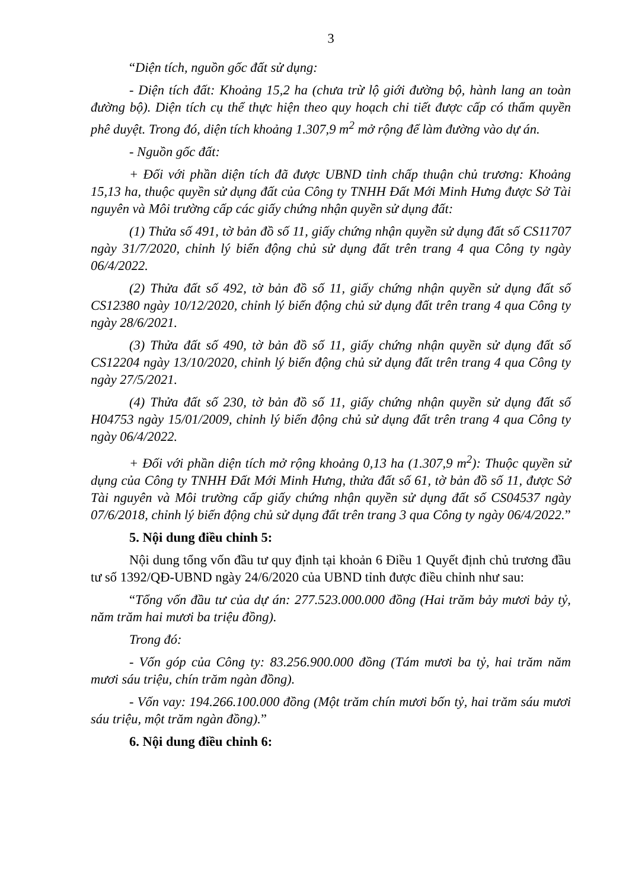3
“Diện tích, nguồn gốc đất sử dụng:
- Diện tích đất: Khoảng 15,2 ha (chưa trừ lộ giới đường bộ, hành lang an toàn đường bộ). Diện tích cụ thể thực hiện theo quy hoạch chi tiết được cấp có thẩm quyền phê duyệt. Trong đó, diện tích khoảng 1.307,9 m<sup>2</sup> mở rộng để làm đường vào dự án.
- Nguồn gốc đất:
+ Đối với phần diện tích đã được UBND tỉnh chấp thuận chủ trương: Khoảng 15,13 ha, thuộc quyền sử dụng đất của Công ty TNHH Đất Mới Minh Hưng được Sở Tài nguyên và Môi trường cấp các giấy chứng nhận quyền sử dụng đất:
(1) Thửa số 491, tờ bản đồ số 11, giấy chứng nhận quyền sử dụng đất số CS11707 ngày 31/7/2020, chỉnh lý biến động chủ sử dụng đất trên trang 4 qua Công ty ngày 06/4/2022.
(2) Thửa đất số 492, tờ bản đồ số 11, giấy chứng nhận quyền sử dụng đất số CS12380 ngày 10/12/2020, chỉnh lý biến động chủ sử dụng đất trên trang 4 qua Công ty ngày 28/6/2021.
(3) Thửa đất số 490, tờ bản đồ số 11, giấy chứng nhận quyền sử dụng đất số CS12204 ngày 13/10/2020, chỉnh lý biến động chủ sử dụng đất trên trang 4 qua Công ty ngày 27/5/2021.
(4) Thửa đất số 230, tờ bản đồ số 11, giấy chứng nhận quyền sử dụng đất số H04753 ngày 15/01/2009, chỉnh lý biến động chủ sử dụng đất trên trang 4 qua Công ty ngày 06/4/2022.
+ Đối với phần diện tích mở rộng khoảng 0,13 ha (1.307,9 m<sup>2</sup>): Thuộc quyền sử dụng của Công ty TNHH Đất Mới Minh Hưng, thửa đất số 61, tờ bản đồ số 11, được Sở Tài nguyên và Môi trường cấp giấy chứng nhận quyền sử dụng đất số CS04537 ngày 07/6/2018, chỉnh lý biến động chủ sử dụng đất trên trang 3 qua Công ty ngày 06/4/2022.”
5. Nội dung điều chỉnh 5:
Nội dung tổng vốn đầu tư quy định tại khoản 6 Điều 1 Quyết định chủ trương đầu tư số 1392/QĐ-UBND ngày 24/6/2020 của UBND tỉnh được điều chỉnh như sau:
“Tổng vốn đầu tư của dự án: 277.523.000.000 đồng (Hai trăm bảy mươi bảy tỷ, năm trăm hai mươi ba triệu đồng).
Trong đó:
- Vốn góp của Công ty: 83.256.900.000 đồng (Tám mươi ba tỷ, hai trăm năm mươi sáu triệu, chín trăm ngàn đồng).
- Vốn vay: 194.266.100.000 đồng (Một trăm chín mươi bốn tỷ, hai trăm sáu mươi sáu triệu, một trăm ngàn đồng).”
6. Nội dung điều chỉnh 6: